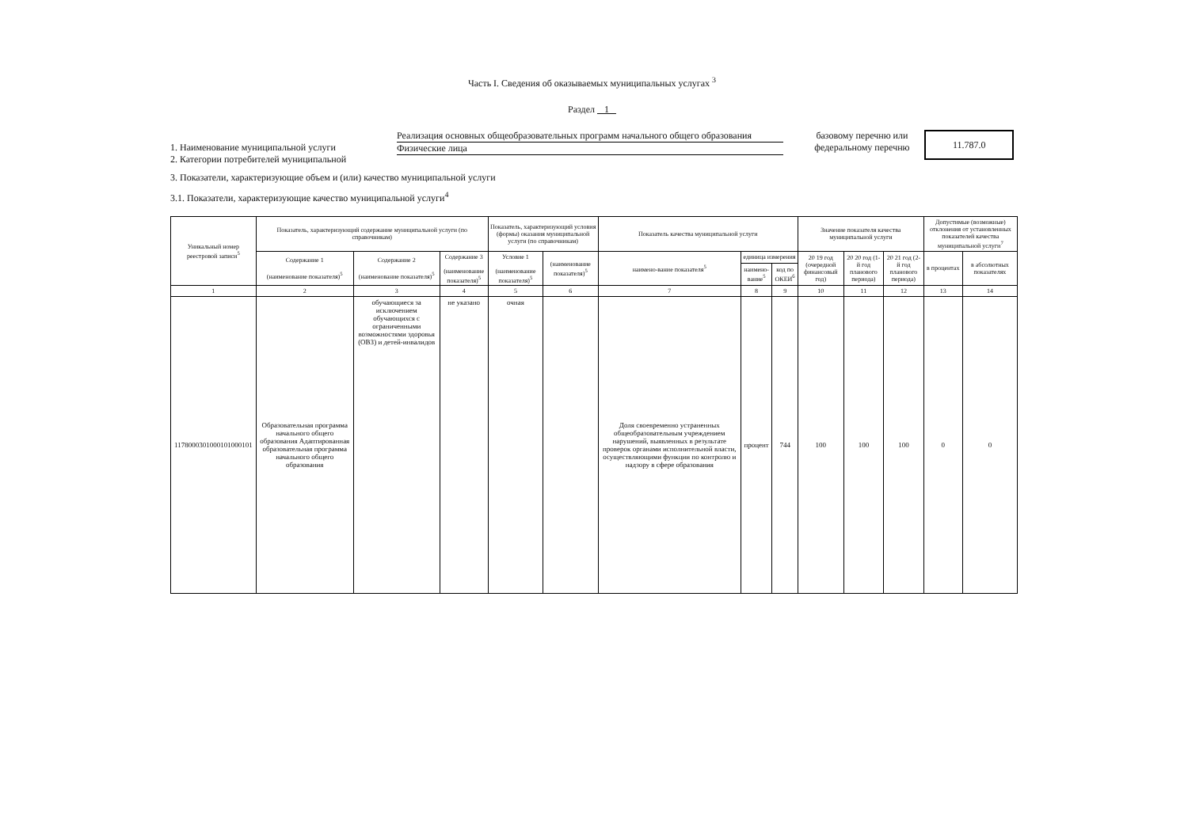Часть I. Сведения об оказываемых муниципальных услугах <sup>3</sup>
Раздел 1
1. Наименование муниципальной услуги
2. Категории потребителей муниципальной
Реализация основных общеобразовательных программ начального общего образования
Физические лица
базовому перечню или федеральному перечню
11.787.0
3. Показатели, характеризующие объем и (или) качество муниципальной услуги
3.1. Показатели, характеризующие качество муниципальной услуги<sup>4</sup>
| Уникальный номер реестровой записи<sup>5</sup> | Показатель, характеризующий содержание муниципальной услуги (по справочникам) | | | Показатель, характеризующий условия (формы) оказания муниципальной услуги (по справочникам) | | Показатель качества муниципальной услуги | | | Значение показателя качества муниципальной услуги | | | Допустимые (возможные) отклонения от установленных показателей качества муниципальной услуги<sup>7</sup> | |
| --- | --- | --- | --- | --- | --- | --- | --- | --- | --- | --- | --- | --- | --- |
| | Содержание 1 (наименование показателя)<sup>5</sup> | Содержание 2 (наименование показателя)<sup>5</sup> | Содержание 3 (наименование показателя)<sup>5</sup> | Условие 1 (наименование показателя)<sup>5</sup> | (наименование показателя)<sup>5</sup> | наимено-вание показателя<sup>5</sup> | единица измерения | | 20 19 год (очередной финансовый год) | 20 20 год (1-й год планового периода) | 20 21 год (2-й год планового периода) | в процентах | в абсолютных показателях |
| | | | | | | | наимено-вание<sup>5</sup> | код по ОКЕИ<sup>6</sup> | | | | | |
| 1 | 2 | 3 | 4 | 5 | 6 | 7 | 8 | 9 | 10 | 11 | 12 | 13 | 14 |
| 1178000301000101000101 | Образовательная программа начального общего образования Адаптированная образовательная программа начального общего образования | обучающиеся за исключением обучающихся с ограниченными возможностями здоровья (ОВЗ) и детей-инвалидов | не указано | очная | | Доля своевременно устраненных общеобразовательным учреждением нарушений, выявленных в результате проверок органами исполнительной власти, осуществляющими функции по контролю и надзору в сфере образования | процент | 744 | 100 | 100 | 100 | 0 | 0 |